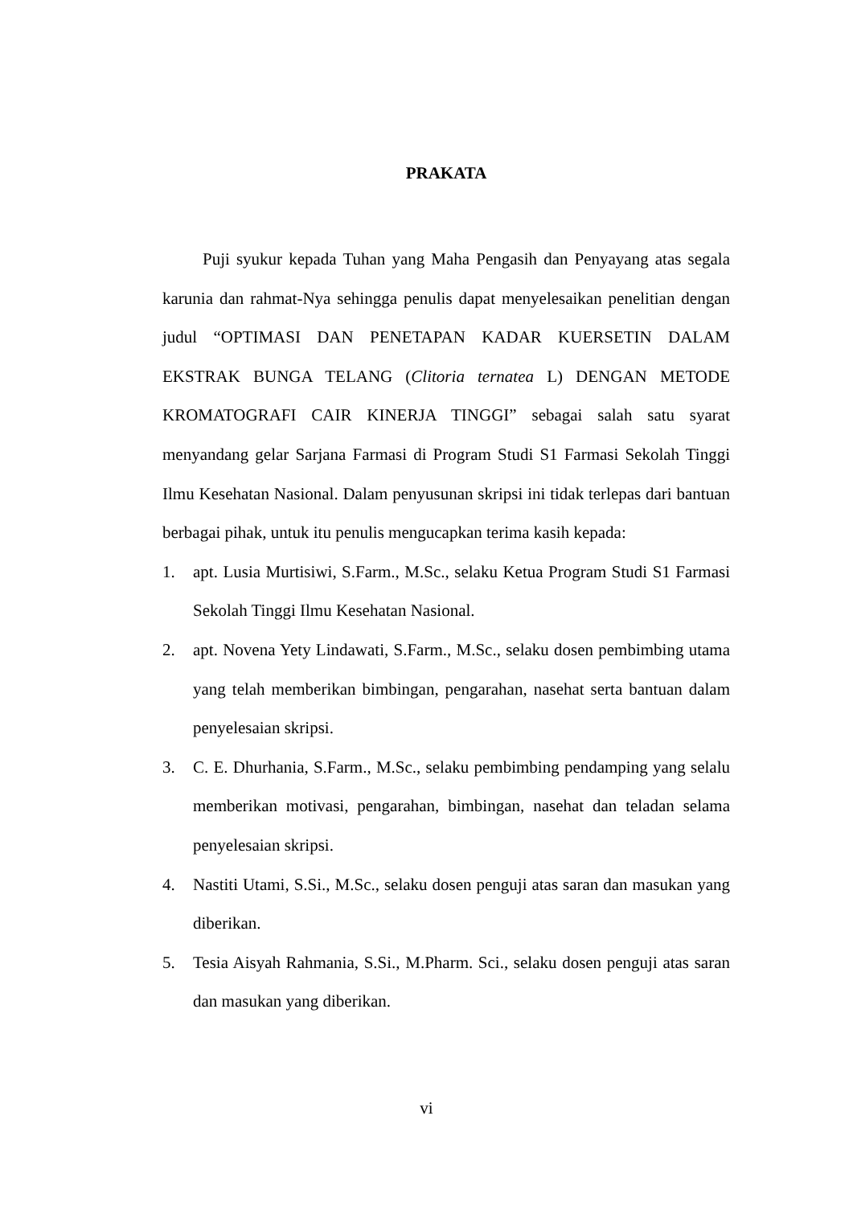PRAKATA
Puji syukur kepada Tuhan yang Maha Pengasih dan Penyayang atas segala karunia dan rahmat-Nya sehingga penulis dapat menyelesaikan penelitian dengan judul “OPTIMASI DAN PENETAPAN KADAR KUERSETIN DALAM EKSTRAK BUNGA TELANG (Clitoria ternatea L) DENGAN METODE KROMATOGRAFI CAIR KINERJA TINGGI” sebagai salah satu syarat menyandang gelar Sarjana Farmasi di Program Studi S1 Farmasi Sekolah Tinggi Ilmu Kesehatan Nasional. Dalam penyusunan skripsi ini tidak terlepas dari bantuan berbagai pihak, untuk itu penulis mengucapkan terima kasih kepada:
1. apt. Lusia Murtisiwi, S.Farm., M.Sc., selaku Ketua Program Studi S1 Farmasi Sekolah Tinggi Ilmu Kesehatan Nasional.
2. apt. Novena Yety Lindawati, S.Farm., M.Sc., selaku dosen pembimbing utama yang telah memberikan bimbingan, pengarahan, nasehat serta bantuan dalam penyelesaian skripsi.
3. C. E. Dhurhania, S.Farm., M.Sc., selaku pembimbing pendamping yang selalu memberikan motivasi, pengarahan, bimbingan, nasehat dan teladan selama penyelesaian skripsi.
4. Nastiti Utami, S.Si., M.Sc., selaku dosen penguji atas saran dan masukan yang diberikan.
5. Tesia Aisyah Rahmania, S.Si., M.Pharm. Sci., selaku dosen penguji atas saran dan masukan yang diberikan.
vi